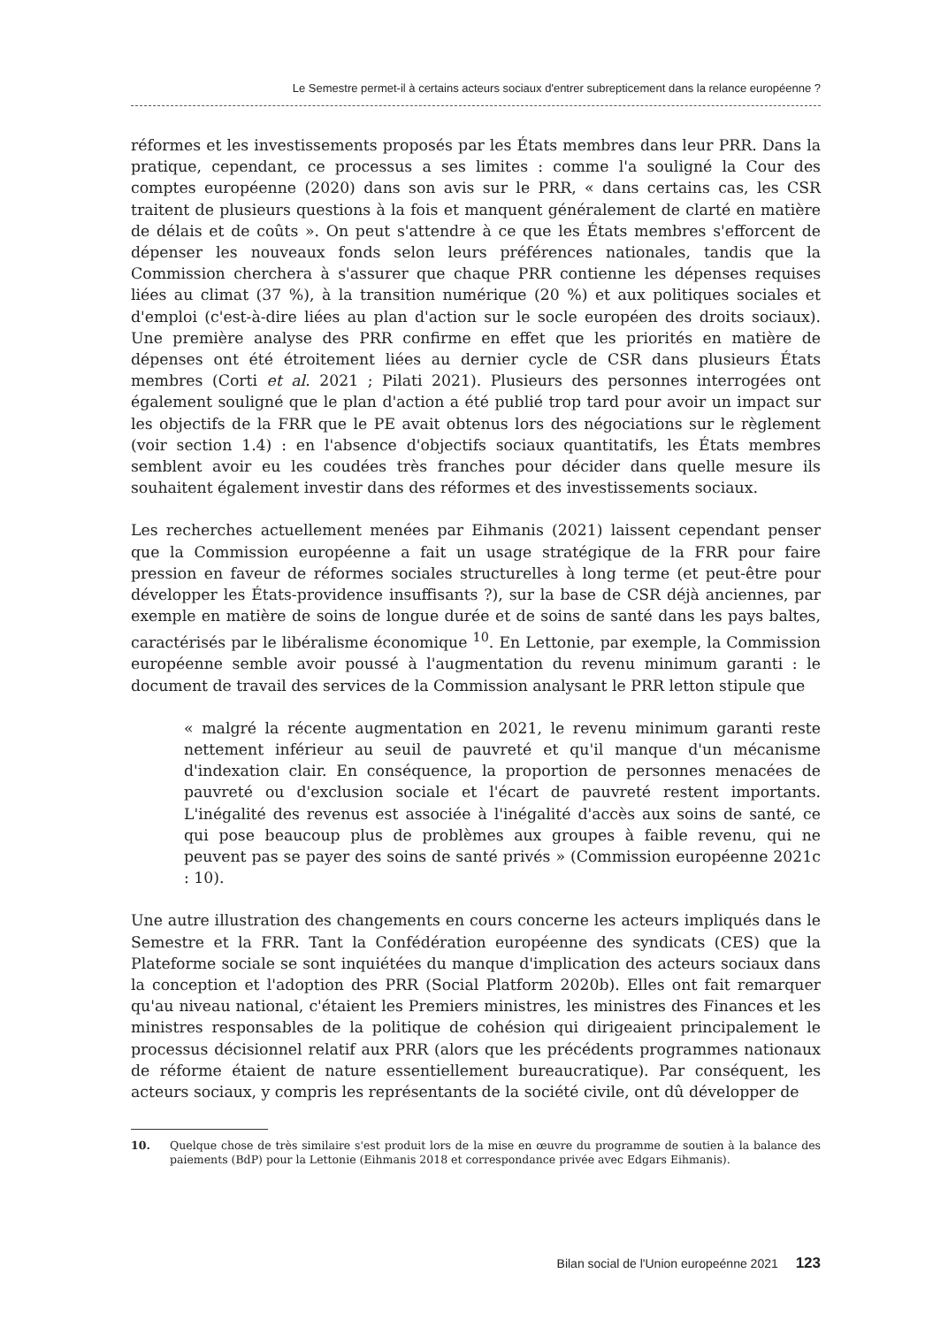Le Semestre permet-il à certains acteurs sociaux d'entrer subrepticement dans la relance européenne ?
réformes et les investissements proposés par les États membres dans leur PRR. Dans la pratique, cependant, ce processus a ses limites : comme l'a souligné la Cour des comptes européenne (2020) dans son avis sur le PRR, « dans certains cas, les CSR traitent de plusieurs questions à la fois et manquent généralement de clarté en matière de délais et de coûts ». On peut s'attendre à ce que les États membres s'efforcent de dépenser les nouveaux fonds selon leurs préférences nationales, tandis que la Commission cherchera à s'assurer que chaque PRR contienne les dépenses requises liées au climat (37 %), à la transition numérique (20 %) et aux politiques sociales et d'emploi (c'est-à-dire liées au plan d'action sur le socle européen des droits sociaux). Une première analyse des PRR confirme en effet que les priorités en matière de dépenses ont été étroitement liées au dernier cycle de CSR dans plusieurs États membres (Corti et al. 2021 ; Pilati 2021). Plusieurs des personnes interrogées ont également souligné que le plan d'action a été publié trop tard pour avoir un impact sur les objectifs de la FRR que le PE avait obtenus lors des négociations sur le règlement (voir section 1.4) : en l'absence d'objectifs sociaux quantitatifs, les États membres semblent avoir eu les coudées très franches pour décider dans quelle mesure ils souhaitent également investir dans des réformes et des investissements sociaux.
Les recherches actuellement menées par Eihmanis (2021) laissent cependant penser que la Commission européenne a fait un usage stratégique de la FRR pour faire pression en faveur de réformes sociales structurelles à long terme (et peut-être pour développer les États-providence insuffisants ?), sur la base de CSR déjà anciennes, par exemple en matière de soins de longue durée et de soins de santé dans les pays baltes, caractérisés par le libéralisme économique <sup>10</sup>. En Lettonie, par exemple, la Commission européenne semble avoir poussé à l'augmentation du revenu minimum garanti : le document de travail des services de la Commission analysant le PRR letton stipule que
« malgré la récente augmentation en 2021, le revenu minimum garanti reste nettement inférieur au seuil de pauvreté et qu'il manque d'un mécanisme d'indexation clair. En conséquence, la proportion de personnes menacées de pauvreté ou d'exclusion sociale et l'écart de pauvreté restent importants. L'inégalité des revenus est associée à l'inégalité d'accès aux soins de santé, ce qui pose beaucoup plus de problèmes aux groupes à faible revenu, qui ne peuvent pas se payer des soins de santé privés » (Commission européenne 2021c : 10).
Une autre illustration des changements en cours concerne les acteurs impliqués dans le Semestre et la FRR. Tant la Confédération européenne des syndicats (CES) que la Plateforme sociale se sont inquiétées du manque d'implication des acteurs sociaux dans la conception et l'adoption des PRR (Social Platform 2020b). Elles ont fait remarquer qu'au niveau national, c'étaient les Premiers ministres, les ministres des Finances et les ministres responsables de la politique de cohésion qui dirigeaient principalement le processus décisionnel relatif aux PRR (alors que les précédents programmes nationaux de réforme étaient de nature essentiellement bureaucratique). Par conséquent, les acteurs sociaux, y compris les représentants de la société civile, ont dû développer de
10. Quelque chose de très similaire s'est produit lors de la mise en œuvre du programme de soutien à la balance des paiements (BdP) pour la Lettonie (Eihmanis 2018 et correspondance privée avec Edgars Eihmanis).
Bilan social de l'Union europeénne 2021 123